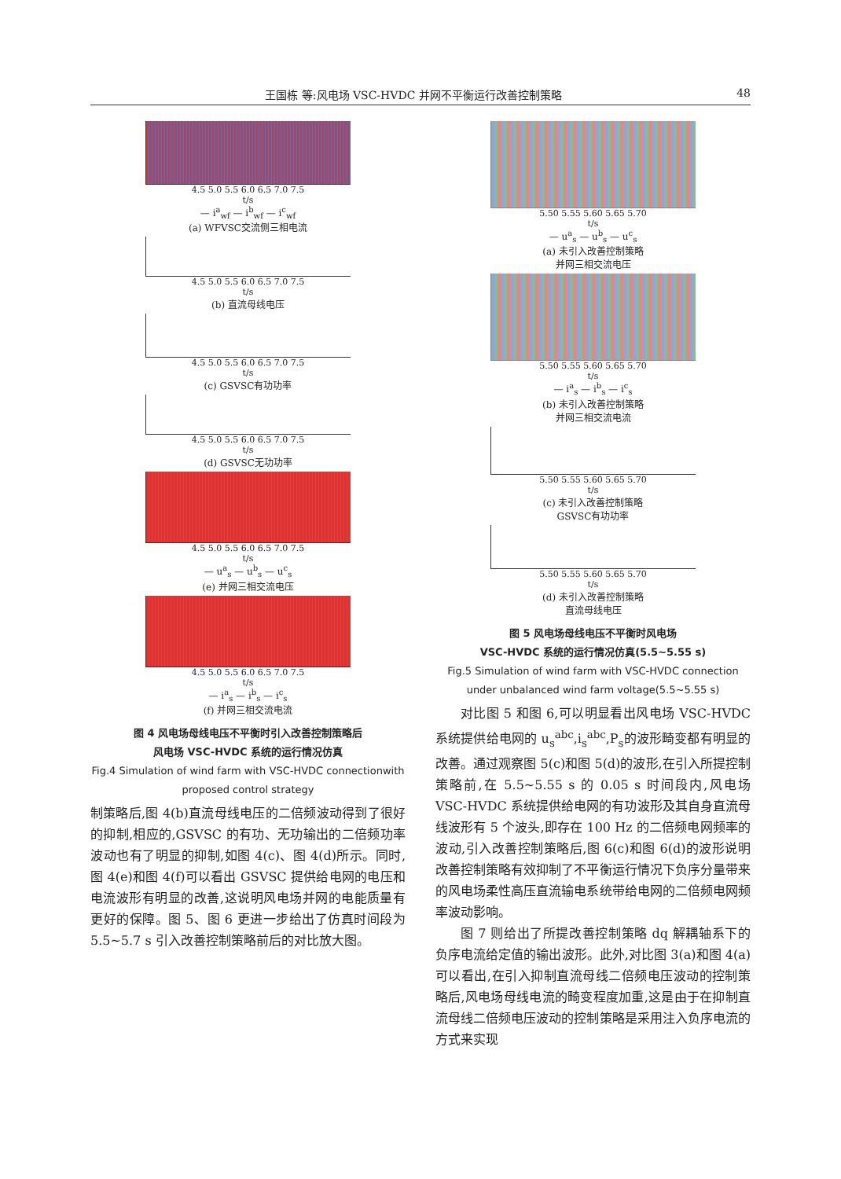王国栋 等:风电场 VSC-HVDC 并网不平衡运行改善控制策略 48
4.5 5.0 5.5 6.0 6.5 7.0 7.5
t/s
— i<sup>a</sup><sub>wf</sub> — i<sup>b</sup><sub>wf</sub> — i<sup>c</sup><sub>wf</sub>
(a) WFVSC交流侧三相电流
4.5 5.0 5.5 6.0 6.5 7.0 7.5
t/s
(b) 直流母线电压
4.5 5.0 5.5 6.0 6.5 7.0 7.5
t/s
(c) GSVSC有功功率
4.5 5.0 5.5 6.0 6.5 7.0 7.5
t/s
(d) GSVSC无功功率
4.5 5.0 5.5 6.0 6.5 7.0 7.5
t/s
— u<sup>a</sup><sub>s</sub> — u<sup>b</sup><sub>s</sub> — u<sup>c</sup><sub>s</sub>
(e) 并网三相交流电压
4.5 5.0 5.5 6.0 6.5 7.0 7.5
t/s
— i<sup>a</sup><sub>s</sub> — i<sup>b</sup><sub>s</sub> — i<sup>c</sup><sub>s</sub>
(f) 并网三相交流电流
图 4 风电场母线电压不平衡时引入改善控制策略后
风电场 VSC-HVDC 系统的运行情况仿真
Fig.4 Simulation of wind farm with VSC-HVDC connectionwith proposed control strategy
制策略后,图 4(b)直流母线电压的二倍频波动得到了很好的抑制,相应的,GSVSC 的有功、无功输出的二倍频功率波动也有了明显的抑制,如图 4(c)、图 4(d)所示。同时,图 4(e)和图 4(f)可以看出 GSVSC 提供给电网的电压和电流波形有明显的改善,这说明风电场并网的电能质量有更好的保障。图 5、图 6 更进一步给出了仿真时间段为 5.5~5.7 s 引入改善控制策略前后的对比放大图。
5.50 5.55 5.60 5.65 5.70
t/s
— u<sup>a</sup><sub>s</sub> — u<sup>b</sup><sub>s</sub> — u<sup>c</sup><sub>s</sub>
(a) 未引入改善控制策略
并网三相交流电压
5.50 5.55 5.60 5.65 5.70
t/s
— i<sup>a</sup><sub>s</sub> — i<sup>b</sup><sub>s</sub> — i<sup>c</sup><sub>s</sub>
(b) 未引入改善控制策略
并网三相交流电流
5.50 5.55 5.60 5.65 5.70
t/s
(c) 未引入改善控制策略
GSVSC有功功率
5.50 5.55 5.60 5.65 5.70
t/s
(d) 未引入改善控制策略
直流母线电压
图 5 风电场母线电压不平衡时风电场
VSC-HVDC 系统的运行情况仿真(5.5~5.55 s)
Fig.5 Simulation of wind farm with VSC-HVDC connection under unbalanced wind farm voltage(5.5~5.55 s)
对比图 5 和图 6,可以明显看出风电场 VSC-HVDC 系统提供给电网的 u<sub>s</sub><sup>abc</sup>,i<sub>s</sub><sup>abc</sup>,P<sub>s</sub>的波形畸变都有明显的改善。通过观察图 5(c)和图 5(d)的波形,在引入所提控制策略前,在 5.5~5.55 s 的 0.05 s 时间段内,风电场 VSC-HVDC 系统提供给电网的有功波形及其自身直流母线波形有 5 个波头,即存在 100 Hz 的二倍频电网频率的波动,引入改善控制策略后,图 6(c)和图 6(d)的波形说明改善控制策略有效抑制了不平衡运行情况下负序分量带来的风电场柔性高压直流输电系统带给电网的二倍频电网频率波动影响。
图 7 则给出了所提改善控制策略 dq 解耦轴系下的负序电流给定值的输出波形。此外,对比图 3(a)和图 4(a)可以看出,在引入抑制直流母线二倍频电压波动的控制策略后,风电场母线电流的畸变程度加重,这是由于在抑制直流母线二倍频电压波动的控制策略是采用注入负序电流的方式来实现